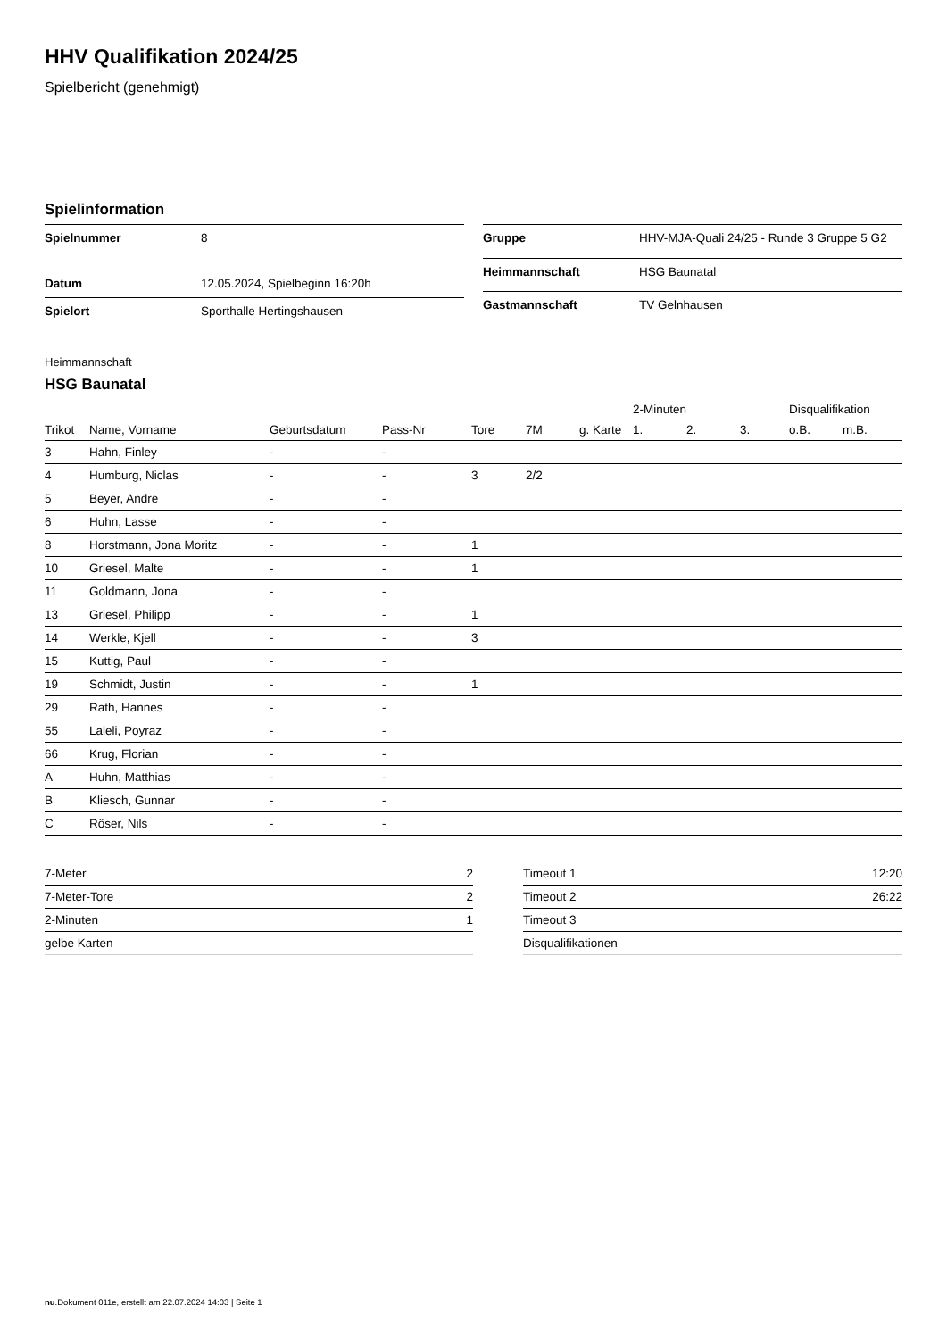HHV Qualifikation 2024/25
Spielbericht (genehmigt)
Spielinformation
| Spielnummer | 8 |
| Datum | 12.05.2024, Spielbeginn 16:20h |
| Spielort | Sporthalle Hertingshausen |
| Gruppe | HHV-MJA-Quali 24/25 - Runde 3 Gruppe 5 G2 |
| Heimmannschaft | HSG Baunatal |
| Gastmannschaft | TV Gelnhausen |
Heimmannschaft
HSG Baunatal
| | | | | | | | 2-Minuten | | | Disqualifikation | |
| --- | --- | --- | --- | --- | --- | --- | --- | --- | --- | --- | --- |
| Trikot | Name, Vorname | Geburtsdatum | Pass-Nr | Tore | 7M | g. Karte | 1. | 2. | 3. | o.B. | m.B. |
| 3 | Hahn, Finley | - | - | | | | | | | | |
| 4 | Humburg, Niclas | - | - | 3 | 2/2 | | | | | | |
| 5 | Beyer, Andre | - | - | | | | | | | | |
| 6 | Huhn, Lasse | - | - | | | | | | | | |
| 8 | Horstmann, Jona Moritz | - | - | 1 | | | | | | | |
| 10 | Griesel, Malte | - | - | 1 | | | | | | | |
| 11 | Goldmann, Jona | - | - | | | | | | | | |
| 13 | Griesel, Philipp | - | - | 1 | | | | | | | |
| 14 | Werkle, Kjell | - | - | 3 | | | | | | | |
| 15 | Kuttig, Paul | - | - | | | | | | | | |
| 19 | Schmidt, Justin | - | - | 1 | | | | | | | |
| 29 | Rath, Hannes | - | - | | | | | | | | |
| 55 | Laleli, Poyraz | - | - | | | | | | | | |
| 66 | Krug, Florian | - | - | | | | | | | | |
| A | Huhn, Matthias | - | - | | | | | | | | |
| B | Kliesch, Gunnar | - | - | | | | | | | | |
| C | Röser, Nils | - | - | | | | | | | | |
| 7-Meter | 2 |
| 7-Meter-Tore | 2 |
| 2-Minuten | 1 |
| gelbe Karten | |
| Timeout 1 | 12:20 |
| Timeout 2 | 26:22 |
| Timeout 3 | |
| Disqualifikationen | |
nu.Dokument 011e, erstellt am 22.07.2024 14:03 | Seite 1